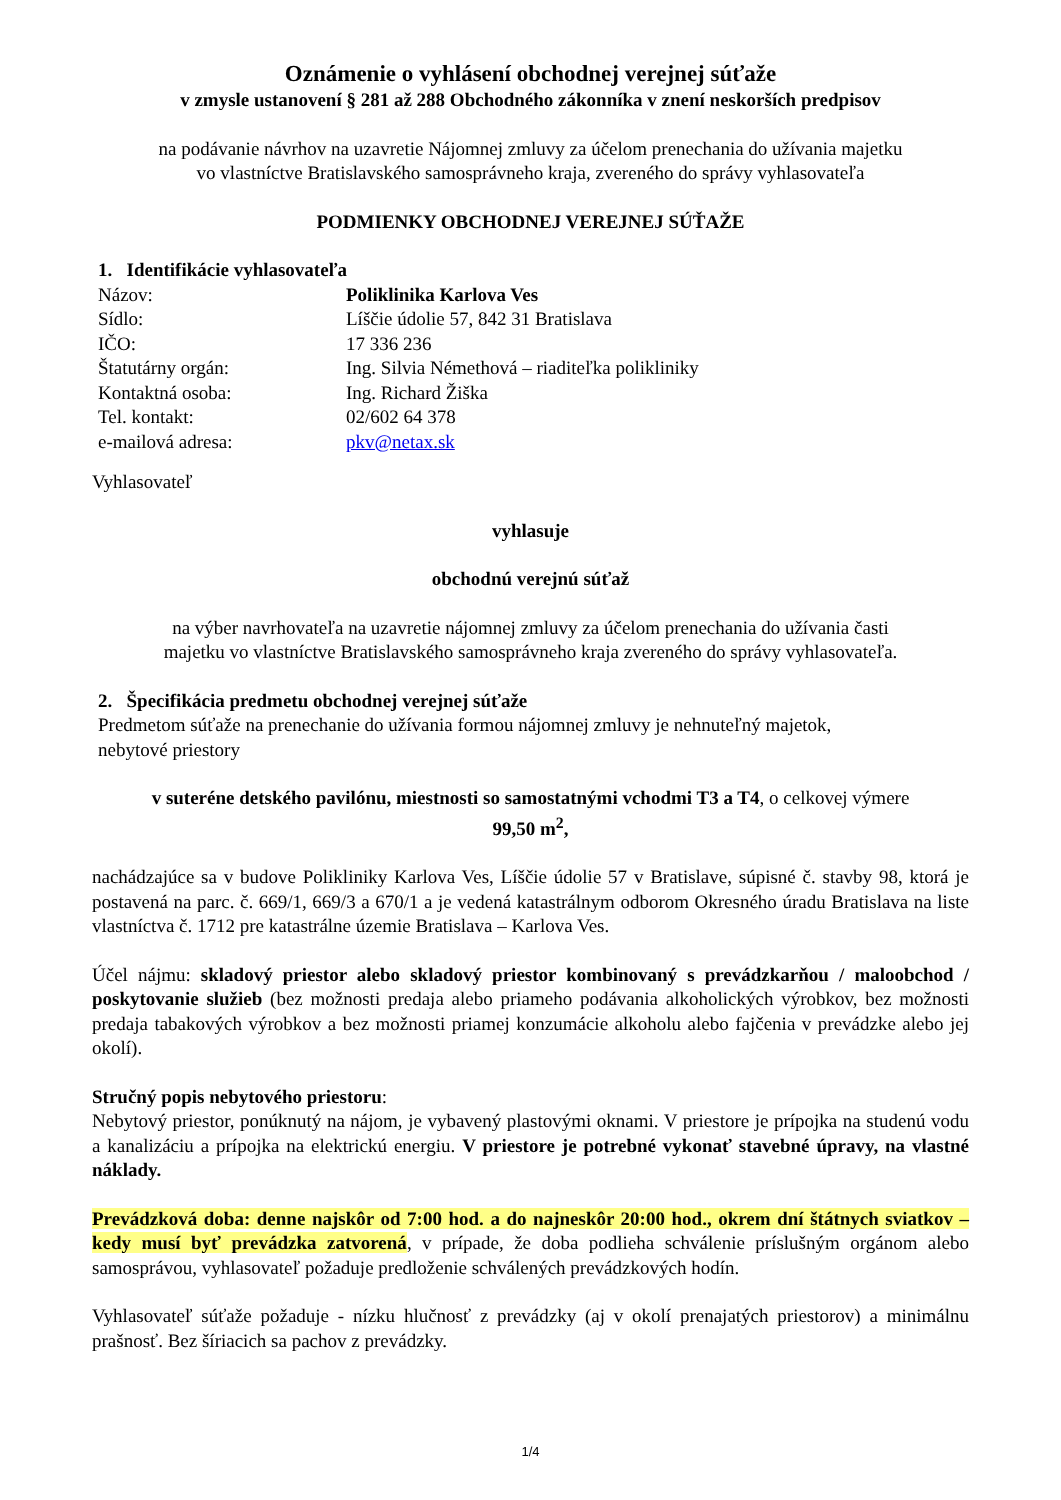Oznámenie o vyhlásení obchodnej verejnej súťaže
v zmysle ustanovení § 281 až 288 Obchodného zákonníka v znení neskorších predpisov
na podávanie návrhov na uzavretie Nájomnej zmluvy za účelom prenechania do užívania majetku
vo vlastníctve Bratislavského samosprávneho kraja, zvereného do správy vyhlasovateľa
PODMIENKY OBCHODNEJ VEREJNEJ SÚŤAŽE
1. Identifikácie vyhlasovateľa
Názov: Poliklinika Karlova Ves
Sídlo: Líščie údolie 57, 842 31 Bratislava
IČO: 17 336 236
Štatutárny orgán: Ing. Silvia Némethová – riaditeľka polikliniky
Kontaktná osoba: Ing. Richard Žiška
Tel. kontakt: 02/602 64 378
e-mailová adresa: pkv@netax.sk
Vyhlasovateľ
vyhlasuje
obchodnú verejnú súťaž
na výber navrhovateľa na uzavretie nájomnej zmluvy za účelom prenechania do užívania časti
majetku vo vlastníctve Bratislavského samosprávneho kraja zvereného do správy vyhlasovateľa.
2. Špecifikácia predmetu obchodnej verejnej súťaže
Predmetom súťaže na prenechanie do užívania formou nájomnej zmluvy je nehnuteľný majetok,
nebytové priestory
v suteréne detského pavilónu, miestnosti so samostatnými vchodmi T3 a T4, o celkovej výmere
99,50 m<sup>2</sup>,
nachádzajúce sa v budove Polikliniky Karlova Ves, Líščie údolie 57 v Bratislave, súpisné č. stavby 98, ktorá je postavená na parc. č. 669/1, 669/3 a 670/1 a je vedená katastrálnym odborom Okresného úradu Bratislava na liste vlastníctva č. 1712 pre katastrálne územie Bratislava – Karlova Ves.
Účel nájmu: skladový priestor alebo skladový priestor kombinovaný s prevádzkarňou / maloobchod / poskytovanie služieb (bez možnosti predaja alebo priameho podávania alkoholických výrobkov, bez možnosti predaja tabakových výrobkov a bez možnosti priamej konzumácie alkoholu alebo fajčenia v prevádzke alebo jej okolí).
Stručný popis nebytového priestoru:
Nebytový priestor, ponúknutý na nájom, je vybavený plastovými oknami. V priestore je prípojka na studenú vodu a kanalizáciu a prípojka na elektrickú energiu. V priestore je potrebné vykonať stavebné úpravy, na vlastné náklady.
Prevádzková doba: denne najskôr od 7:00 hod. a do najneskôr 20:00 hod., okrem dní štátnych sviatkov – kedy musí byť prevádzka zatvorená, v prípade, že doba podlieha schválenie príslušným orgánom alebo samosprávou, vyhlasovateľ požaduje predloženie schválených prevádzkových hodín.
Vyhlasovateľ súťaže požaduje - nízku hlučnosť z prevádzky (aj v okolí prenajatých priestorov) a minimálnu prašnosť. Bez šíriacich sa pachov z prevádzky.
1/4